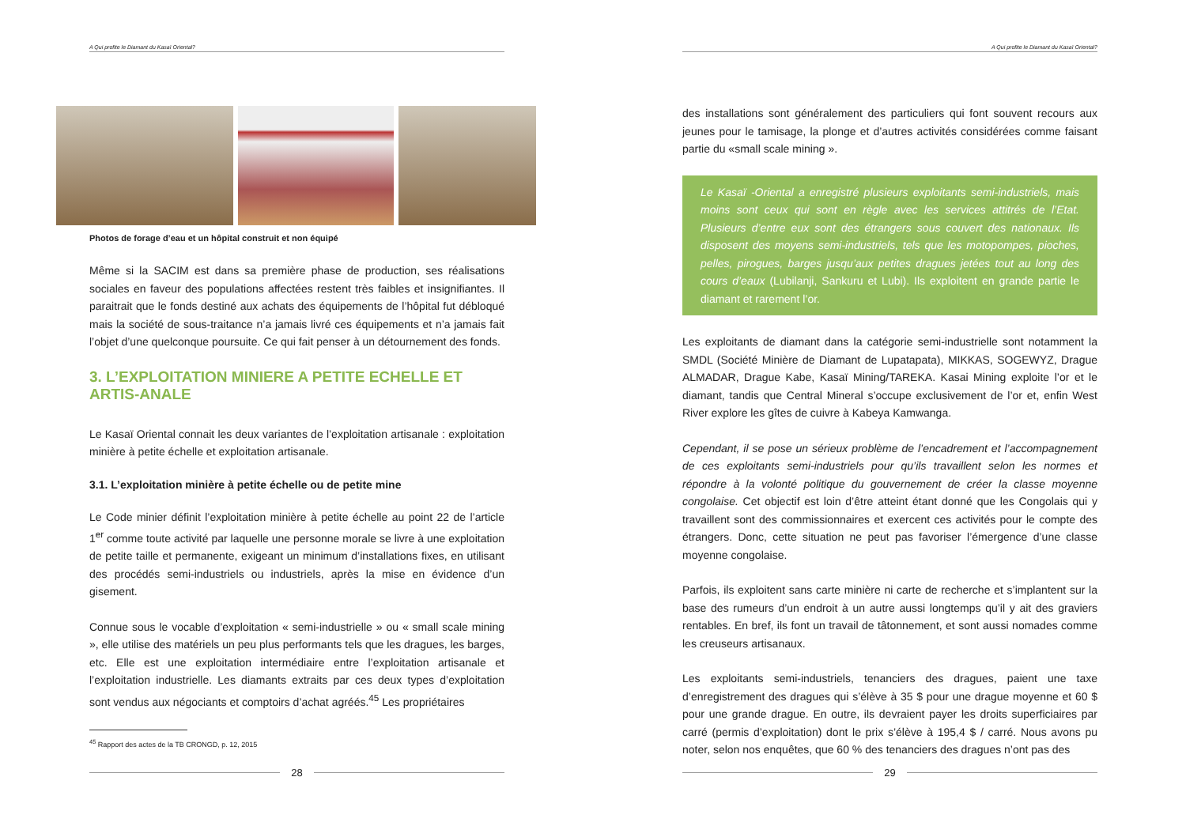A Qui profite le Diamant du Kasaï Oriental?
Photos de forage d’eau et un hôpital construit et non équipé
Même si la SACIM est dans sa première phase de production, ses réalisations sociales en faveur des populations affectées restent très faibles et insignifiantes. Il paraitrait que le fonds destiné aux achats des équipements de l’hôpital fut débloqué mais la société de sous-traitance n’a jamais livré ces équipements et n’a jamais fait l’objet d’une quelconque poursuite. Ce qui fait penser à un détournement des fonds.
3. L’EXPLOITATION MINIERE A PETITE ECHELLE ET ARTIS-ANALE
Le Kasaï Oriental connait les deux variantes de l’exploitation artisanale : exploitation minière à petite échelle et exploitation artisanale.
3.1. L’exploitation minière à petite échelle ou de petite mine
Le Code minier définit l’exploitation minière à petite échelle au point 22 de l’article 1<sup>er</sup> comme toute activité par laquelle une personne morale se livre à une exploitation de petite taille et permanente, exigeant un minimum d’installations fixes, en utilisant des procédés semi-industriels ou industriels, après la mise en évidence d’un gisement.
Connue sous le vocable d’exploitation « semi-industrielle » ou « small scale mining », elle utilise des matériels un peu plus performants tels que les dragues, les barges, etc. Elle est une exploitation intermédiaire entre l’exploitation artisanale et l’exploitation industrielle. Les diamants extraits par ces deux types d’exploitation sont vendus aux négociants et comptoirs d’achat agréés.<sup>45</sup> Les propriétaires
<sup>45</sup> Rapport des actes de la TB CRONGD, p. 12, 2015
28
A Qui profite le Diamant du Kasaï Oriental?
des installations sont généralement des particuliers qui font souvent recours aux jeunes pour le tamisage, la plonge et d’autres activités considérées comme faisant partie du «small scale mining ».
Le Kasaï -Oriental a enregistré plusieurs exploitants semi-industriels, mais moins sont ceux qui sont en règle avec les services attitrés de l’Etat. Plusieurs d’entre eux sont des étrangers sous couvert des nationaux. Ils disposent des moyens semi-industriels, tels que les motopompes, pioches, pelles, pirogues, barges jusqu’aux petites dragues jetées tout au long des cours d’eaux (Lubilanji, Sankuru et Lubi). Ils exploitent en grande partie le diamant et rarement l’or.
Les exploitants de diamant dans la catégorie semi-industrielle sont notamment la SMDL (Société Minière de Diamant de Lupatapata), MIKKAS, SOGEWYZ, Drague ALMADAR, Drague Kabe, Kasaï Mining/TAREKA. Kasai Mining exploite l’or et le diamant, tandis que Central Mineral s’occupe exclusivement de l’or et, enfin West River explore les gîtes de cuivre à Kabeya Kamwanga.
Cependant, il se pose un sérieux problème de l’encadrement et l’accompagnement de ces exploitants semi-industriels pour qu’ils travaillent selon les normes et répondre à la volonté politique du gouvernement de créer la classe moyenne congolaise. Cet objectif est loin d’être atteint étant donné que les Congolais qui y travaillent sont des commissionnaires et exercent ces activités pour le compte des étrangers. Donc, cette situation ne peut pas favoriser l’émergence d’une classe moyenne congolaise.
Parfois, ils exploitent sans carte minière ni carte de recherche et s’implantent sur la base des rumeurs d’un endroit à un autre aussi longtemps qu’il y ait des graviers rentables. En bref, ils font un travail de tâtonnement, et sont aussi nomades comme les creuseurs artisanaux.
Les exploitants semi-industriels, tenanciers des dragues, paient une taxe d’enregistrement des dragues qui s’élève à 35 $ pour une drague moyenne et 60 $ pour une grande drague. En outre, ils devraient payer les droits superficiaires par carré (permis d’exploitation) dont le prix s’élève à 195,4 $ / carré. Nous avons pu noter, selon nos enquêtes, que 60 % des tenanciers des dragues n’ont pas des
29